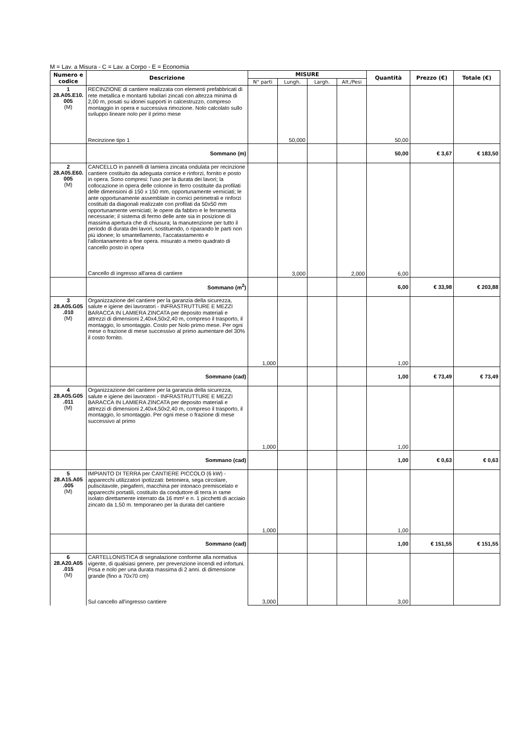M = Lav. a Misura - C = Lav. a Corpo - E = Economia
| Numero e codice | Descrizione | MISURE | | | | Quantità | Prezzo (€) | Totale (€) |
| --- | --- | --- | --- | --- | --- | --- | --- | --- |
| | | N° parti | Lungh. | Largh. | Alt./Pesi | | | |
| 1 28.A05.E10. 005 (M) | RECINZIONE di cantiere realizzata con elementi prefabbricati di rete metallica e montanti tubolari zincati con altezza minima di 2,00 m, posati su idonei supporti in calcestruzzo, compreso montaggio in opera e successiva rimozione. Nolo calcolato sullo sviluppo lineare nolo per il primo mese Recinzione tipo 1 | | 50,000 | | | 50,00 | | |
| | Sommano (m) | | | | | 50,00 | € 3,67 | € 183,50 |
| 2 28.A05.E60. 005 (M) | CANCELLO in pannelli di lamiera zincata ondulata per recinzione cantiere costituito da adeguata cornice e rinforzi, fornito e posto in opera. Sono compresi: l'uso per la durata dei lavori; la collocazione in opera delle colonne in ferro costituite da profilati delle dimensioni di 150 x 150 mm, opportunamente verniciati; le ante opportunamente assemblate in cornici perimetrali e rinforzi costituiti da diagonali realizzate con profilati da 50x50 mm opportunamente verniciati; le opere da fabbro e le ferramenta necessarie; il sistema di fermo delle ante sia in posizione di massima apertura che di chiusura; la manutenzione per tutto il periodo di durata dei lavori, sostituendo, o riparando le parti non più idonee; lo smantellamento, l'accatastamento e l'allontanamento a fine opera. misurato a metro quadrato di cancello posto in opera Cancello di ingresso all'area di cantiere | | 3,000 | | 2,000 | 6,00 | | |
| | Sommano (m<sup>2</sup>) | | | | | 6,00 | € 33,98 | € 203,88 |
| 3 28.A05.G05 .010 (M) | Organizzazione del cantiere per la garanzia della sicurezza, salute e igiene dei lavoratori - INFRASTRUTTURE E MEZZI BARACCA IN LAMIERA ZINCATA per deposito materiali e attrezzi di dimensioni 2,40x4,50x2,40 m, compreso il trasporto, il montaggio, lo smontaggio. Costo per Nolo primo mese. Per ogni mese o frazione di mese successivo al primo aumentare del 30% il costo fornito. | 1,000 | | | | 1,00 | | |
| | Sommano (cad) | | | | | 1,00 | € 73,49 | € 73,49 |
| 4 28.A05.G05 .011 (M) | Organizzazione del cantiere per la garanzia della sicurezza, salute e igiene dei lavoratori - INFRASTRUTTURE E MEZZI BARACCA IN LAMIERA ZINCATA per deposito materiali e attrezzi di dimensioni 2,40x4,50x2,40 m, compreso il trasporto, il montaggio, lo smontaggio. Per ogni mese o frazione di mese successivo al primo | 1,000 | | | | 1,00 | | |
| | Sommano (cad) | | | | | 1,00 | € 0,63 | € 0,63 |
| 5 28.A15.A05 .005 (M) | IMPIANTO DI TERRA per CANTIERE PICCOLO (6 kW) - apparecchi utilizzatori ipotizzati: betoniera, sega circolare, puliscitavole, piegaferri, macchina per intonaco premiscelato e apparecchi portatili, costituito da conduttore di terra in rame isolato direttamente interrato da 16 mm² e n. 1 picchetti di acciaio zincato da 1,50 m. temporaneo per la durata del cantiere | 1,000 | | | | 1,00 | | |
| | Sommano (cad) | | | | | 1,00 | € 151,55 | € 151,55 |
| 6 28.A20.A05 .015 (M) | CARTELLONISTICA di segnalazione conforme alla normativa vigente, di qualsiasi genere, per prevenzione incendi ed infortuni. Posa e nolo per una durata massima di 2 anni. di dimensione grande (fino a 70x70 cm) Sul cancello all'ingresso cantiere | 3,000 | | | | 3,00 | | |